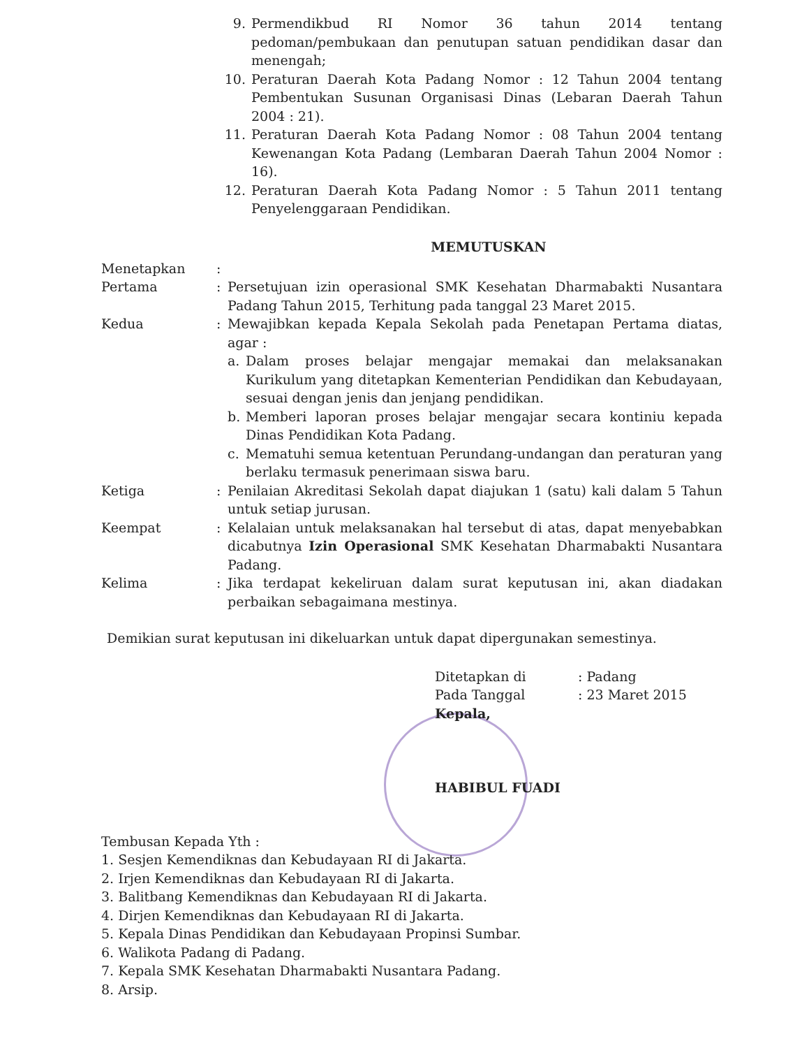9. Permendikbud RI Nomor 36 tahun 2014 tentang pedoman/pembukaan dan penutupan satuan pendidikan dasar dan menengah;
10. Peraturan Daerah Kota Padang Nomor : 12 Tahun 2004 tentang Pembentukan Susunan Organisasi Dinas (Lebaran Daerah Tahun 2004 : 21).
11. Peraturan Daerah Kota Padang Nomor : 08 Tahun 2004 tentang Kewenangan Kota Padang (Lembaran Daerah Tahun 2004 Nomor : 16).
12. Peraturan Daerah Kota Padang Nomor : 5 Tahun 2011 tentang Penyelenggaraan Pendidikan.
MEMUTUSKAN
Menetapkan:
Pertama: Persetujuan izin operasional SMK Kesehatan Dharmabakti Nusantara Padang Tahun 2015, Terhitung pada tanggal 23 Maret 2015.
Kedua: Mewajibkan kepada Kepala Sekolah pada Penetapan Pertama diatas, agar :
a. Dalam proses belajar mengajar memakai dan melaksanakan Kurikulum yang ditetapkan Kementerian Pendidikan dan Kebudayaan, sesuai dengan jenis dan jenjang pendidikan.
b. Memberi laporan proses belajar mengajar secara kontiniu kepada Dinas Pendidikan Kota Padang.
c. Mematuhi semua ketentuan Perundang-undangan dan peraturan yang berlaku termasuk penerimaan siswa baru.
Ketiga: Penilaian Akreditasi Sekolah dapat diajukan 1 (satu) kali dalam 5 Tahun untuk setiap jurusan.
Keempat: Kelalaian untuk melaksanakan hal tersebut di atas, dapat menyebabkan dicabutnya Izin Operasional SMK Kesehatan Dharmabakti Nusantara Padang.
Kelima: Jika terdapat kekeliruan dalam surat keputusan ini, akan diadakan perbaikan sebagaimana mestinya.
Demikian surat keputusan ini dikeluarkan untuk dapat dipergunakan semestinya.
| Ditetapkan di | : Padang |
| Pada Tanggal | : 23 Maret 2015 |
Kepala,
HABIBUL FUADI
Tembusan Kepada Yth :
1. Sesjen Kemendiknas dan Kebudayaan RI di Jakarta.
2. Irjen Kemendiknas dan Kebudayaan RI di Jakarta.
3. Balitbang Kemendiknas dan Kebudayaan RI di Jakarta.
4. Dirjen Kemendiknas dan Kebudayaan RI di Jakarta.
5. Kepala Dinas Pendidikan dan Kebudayaan Propinsi Sumbar.
6. Walikota Padang di Padang.
7. Kepala SMK Kesehatan Dharmabakti Nusantara Padang.
8. Arsip.